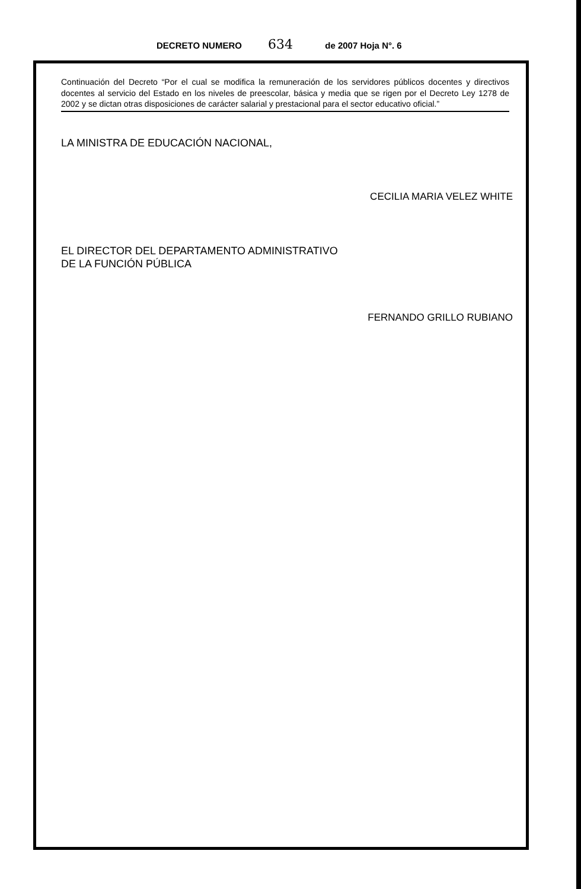DECRETO NUMERO 634 de 2007 Hoja N°. 6
Continuación del Decreto “Por el cual se modifica la remuneración de los servidores públicos docentes y directivos docentes al servicio del Estado en los niveles de preescolar, básica y media que se rigen por el Decreto Ley 1278 de 2002 y se dictan otras disposiciones de carácter salarial y prestacional para el sector educativo oficial.”
LA MINISTRA DE EDUCACIÓN NACIONAL,
CECILIA MARIA VELEZ WHITE
EL DIRECTOR DEL DEPARTAMENTO ADMINISTRATIVO
DE LA FUNCIÓN PÚBLICA
FERNANDO GRILLO RUBIANO